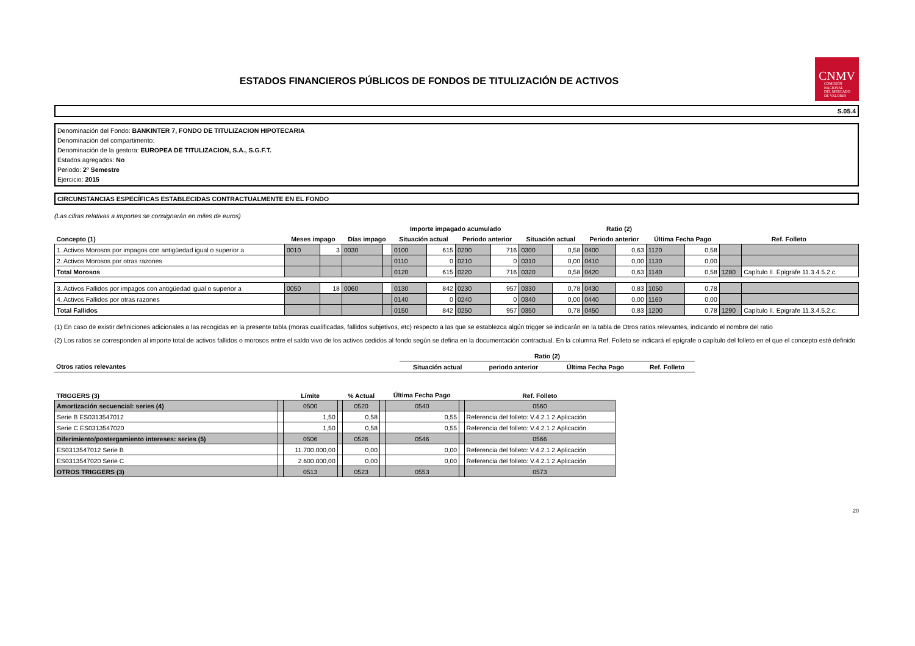CNMV
COMISIÓN
NACIONAL
DEL MERCADO
DE VALORES
ESTADOS FINANCIEROS PÚBLICOS DE FONDOS DE TITULIZACIÓN DE ACTIVOS
S.05.4
Denominación del Fondo: BANKINTER 7, FONDO DE TITULIZACION HIPOTECARIA
Denominación del compartimento:
Denominación de la gestora: EUROPEA DE TITULIZACION, S.A., S.G.F.T.
Estados agregados: No
Periodo: 2º Semestre
Ejercicio: 2015
CIRCUNSTANCIAS ESPECÍFICAS ESTABLECIDAS CONTRACTUALMENTE EN EL FONDO
(Las cifras relativas a importes se consignarán en miles de euros)
| | | | | | Importe impagado acumulado | | | | Ratio (2) | | | | | | | |
| --- | --- | --- | --- | --- | --- | --- | --- | --- | --- | --- | --- | --- | --- | --- | --- | --- |
| Concepto (1) | Meses impago | | Días impago | | Situación actual | | Periodo anterior | | Situación actual | | Periodo anterior | | Última Fecha Pago | | Ref. Folleto | |
| 1. Activos Morosos por impagos con antigüedad igual o superior a | 0010 | 3 | 0030 | | 0100 | 615 | 0200 | 716 | 0300 | 0,58 | 0400 | 0,63 | 1120 | 0,58 | | |
| 2. Activos Morosos por otras razones | | | | | 0110 | 0 | 0210 | 0 | 0310 | 0,00 | 0410 | 0,00 | 1130 | 0,00 | | |
| Total Morosos | | | | | 0120 | 615 | 0220 | 716 | 0320 | 0,58 | 0420 | 0,63 | 1140 | 0,58 | 1280 | Capítulo II. Epigrafe 11.3.4.5.2.c. |
| 3. Activos Fallidos por impagos con antigüedad igual o superior a | 0050 | 18 | 0060 | | 0130 | 842 | 0230 | 957 | 0330 | 0,78 | 0430 | 0,83 | 1050 | 0,78 | | |
| 4. Activos Fallidos por otras razones | | | | | 0140 | 0 | 0240 | 0 | 0340 | 0,00 | 0440 | 0,00 | 1160 | 0,00 | | |
| Total Fallidos | | | | | 0150 | 842 | 0250 | 957 | 0350 | 0,78 | 0450 | 0,83 | 1200 | 0,78 | 1290 | Capítulo II. Epigrafe 11.3.4.5.2.c. |
(1) En caso de existir definiciones adicionales a las recogidas en la presente tabla (moras cualificadas, fallidos subjetivos, etc) respecto a las que se establezca algún trigger se indicarán en la tabla de Otros ratios relevantes, indicando el nombre del ratio
(2) Los ratios se corresponden al importe total de activos fallidos o morosos entre el saldo vivo de los activos cedidos al fondo según se defina en la documentación contractual. En la columna Ref. Folleto se indicará el epígrafe o capítulo del folleto en el que el concepto esté definido
| | Ratio (2) | | | |
| --- | --- | --- | --- | --- |
| Otros ratios relevantes | Situación actual | periodo anterior | Última Fecha Pago | Ref. Folleto |
| TRIGGERS (3) | | Límite | | % Actual | | Última Fecha Pago | | Ref. Folleto |
| --- | --- | --- | --- | --- | --- | --- | --- | --- |
| Amortización secuencial: series (4) | | 0500 | | 0520 | | 0540 | | 0560 |
| Serie B ES0313547012 | | 1,50 | | 0,58 | | 0,55 | | Referencia del folleto: V.4.2.1 2.Aplicación |
| Serie C ES0313547020 | | 1,50 | | 0,58 | | 0,55 | | Referencia del folleto: V.4.2.1 2.Aplicación |
| Diferimiento/postergamiento intereses: series (5) | | 0506 | | 0526 | | 0546 | | 0566 |
| ES0313547012 Serie B | | 11.700.000,00 | | 0,00 | | 0,00 | | Referencia del folleto: V.4.2.1 2.Aplicación |
| ES0313547020 Serie C | | 2.600.000,00 | | 0,00 | | 0,00 | | Referencia del folleto: V.4.2.1 2.Aplicación |
| OTROS TRIGGERS (3) | | 0513 | | 0523 | | 0553 | | 0573 |
20